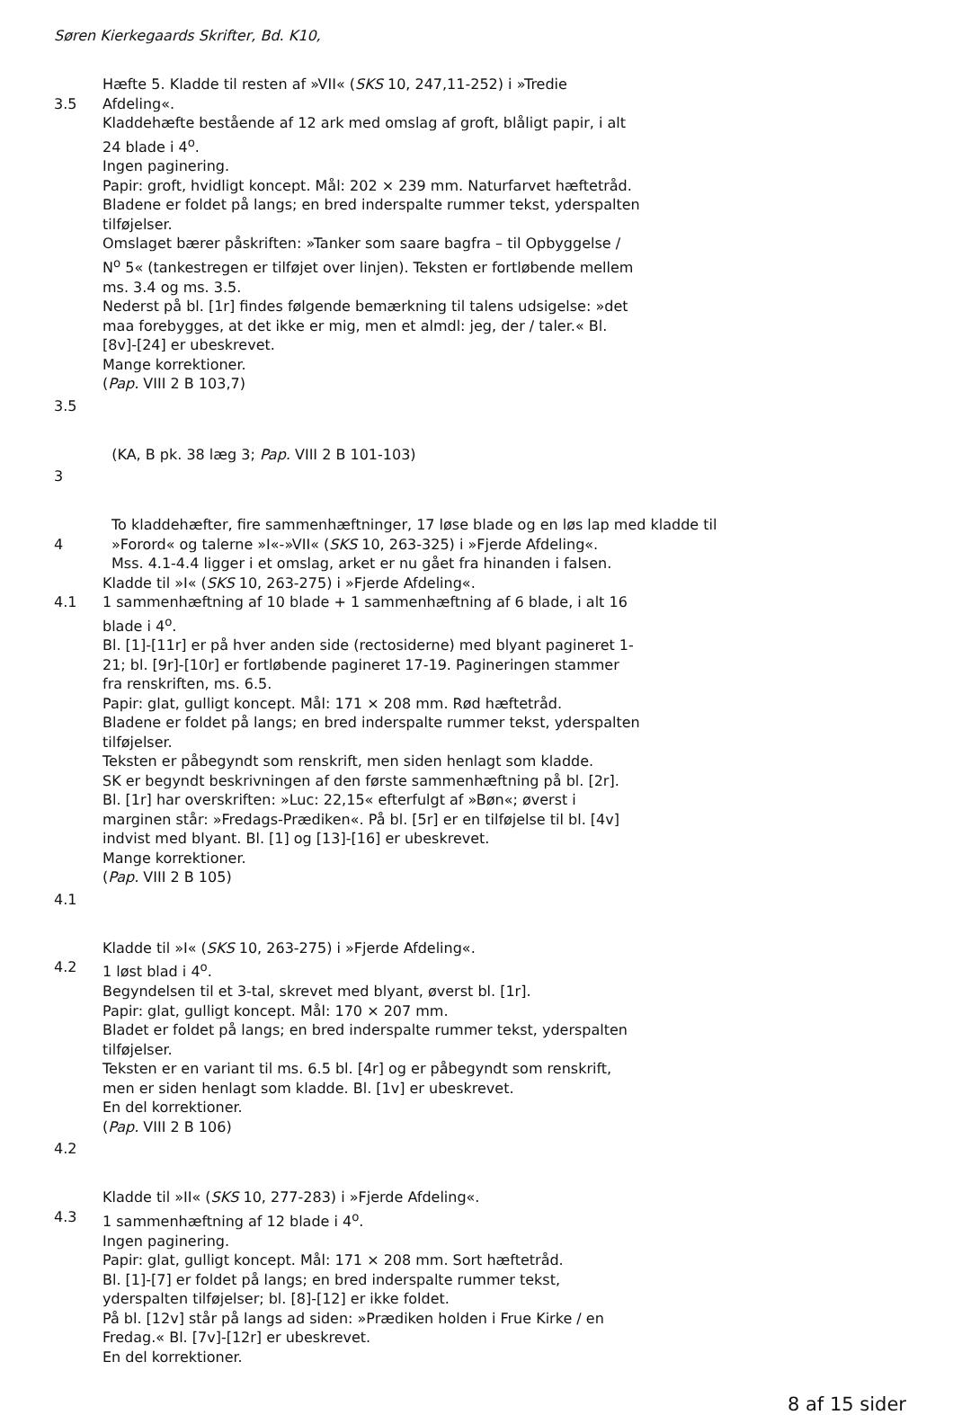Søren Kierkegaards Skrifter, Bd. K10,
3.5 Hæfte 5. Kladde til resten af »VII« (SKS 10, 247,11-252) i »Tredie Afdeling«.
Kladdehæfte bestående af 12 ark med omslag af groft, blåligt papir, i alt 24 blade i 4<sup>o</sup>.
Ingen paginering.
Papir: groft, hvidligt koncept. Mål: 202 × 239 mm. Naturfarvet hæftetråd.
Bladene er foldet på langs; en bred inderspalte rummer tekst, yderspalten tilføjelser.
Omslaget bærer påskriften: »Tanker som saare bagfra – til Opbyggelse / N<sup>o</sup> 5« (tankestregen er tilføjet over linjen). Teksten er fortløbende mellem ms. 3.4 og ms. 3.5.
Nederst på bl. [1r] findes følgende bemærkning til talens udsigelse: »det maa forebygges, at det ikke er mig, men et almdl: jeg, der / taler.« Bl. [8v]-[24] er ubeskrevet.
Mange korrektioner.
(Pap. VIII 2 B 103,7)
3.5
(KA, B pk. 38 læg 3; Pap. VIII 2 B 101-103)
3
4 To kladdehæfter, fire sammenhæftninger, 17 løse blade og en løs lap med kladde til »Forord« og talerne »I«-»VII« (SKS 10, 263-325) i »Fjerde Afdeling«.
Mss. 4.1-4.4 ligger i et omslag, arket er nu gået fra hinanden i falsen.
4.1 Kladde til »I« (SKS 10, 263-275) i »Fjerde Afdeling«.
1 sammenhæftning af 10 blade + 1 sammenhæftning af 6 blade, i alt 16 blade i 4<sup>o</sup>.
Bl. [1]-[11r] er på hver anden side (rectosiderne) med blyant pagineret 1-21; bl. [9r]-[10r] er fortløbende pagineret 17-19. Pagineringen stammer fra renskriften, ms. 6.5.
Papir: glat, gulligt koncept. Mål: 171 × 208 mm. Rød hæftetråd.
Bladene er foldet på langs; en bred inderspalte rummer tekst, yderspalten tilføjelser.
Teksten er påbegyndt som renskrift, men siden henlagt som kladde.
SK er begyndt beskrivningen af den første sammenhæftning på bl. [2r]. Bl. [1r] har overskriften: »Luc: 22,15« efterfulgt af »Bøn«; øverst i marginen står: »Fredags-Prædiken«. På bl. [5r] er en tilføjelse til bl. [4v] indvist med blyant. Bl. [1] og [13]-[16] er ubeskrevet.
Mange korrektioner.
(Pap. VIII 2 B 105)
4.1
4.2 Kladde til »I« (SKS 10, 263-275) i »Fjerde Afdeling«.
1 løst blad i 4<sup>o</sup>.
Begyndelsen til et 3-tal, skrevet med blyant, øverst bl. [1r].
Papir: glat, gulligt koncept. Mål: 170 × 207 mm.
Bladet er foldet på langs; en bred inderspalte rummer tekst, yderspalten tilføjelser.
Teksten er en variant til ms. 6.5 bl. [4r] og er påbegyndt som renskrift, men er siden henlagt som kladde. Bl. [1v] er ubeskrevet.
En del korrektioner.
(Pap. VIII 2 B 106)
4.2
4.3 Kladde til »II« (SKS 10, 277-283) i »Fjerde Afdeling«.
1 sammenhæftning af 12 blade i 4<sup>o</sup>.
Ingen paginering.
Papir: glat, gulligt koncept. Mål: 171 × 208 mm. Sort hæftetråd.
Bl. [1]-[7] er foldet på langs; en bred inderspalte rummer tekst, yderspalten tilføjelser; bl. [8]-[12] er ikke foldet.
På bl. [12v] står på langs ad siden: »Prædiken holden i Frue Kirke / en Fredag.« Bl. [7v]-[12r] er ubeskrevet.
En del korrektioner.
8 af 15 sider